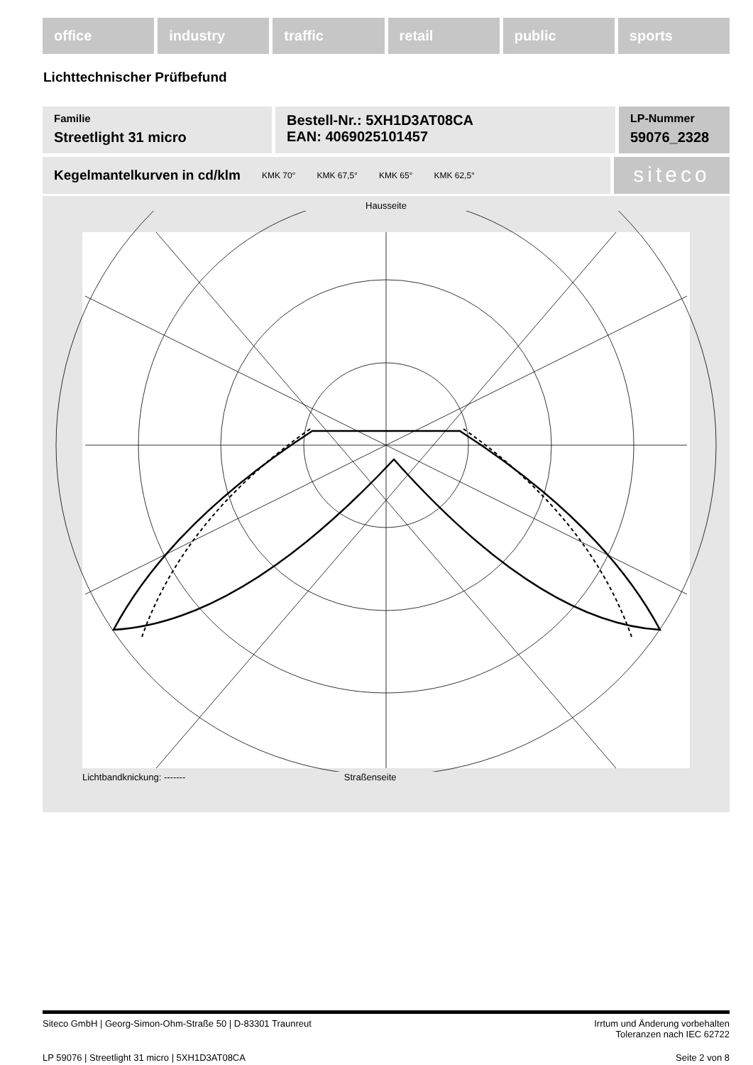office industry traffic retail public sports
Lichttechnischer Prüfbefund
Familie
Streetlight 31 micro
Bestell-Nr.: 5XH1D3AT08CA
EAN: 4069025101457
LP-Nummer
59076_2328
Kegelmantelkurven in cd/klm KMK 70° KMK 67,5° KMK 65° KMK 62,5°
siteco
Hausseite
Lichtbandknickung: ------- Straßenseite
Siteco GmbH | Georg-Simon-Ohm-Straße 50 | D-83301 Traunreut Irrtum und Änderung vorbehalten
Toleranzen nach IEC 62722
LP 59076 | Streetlight 31 micro | 5XH1D3AT08CA Seite 2 von 8